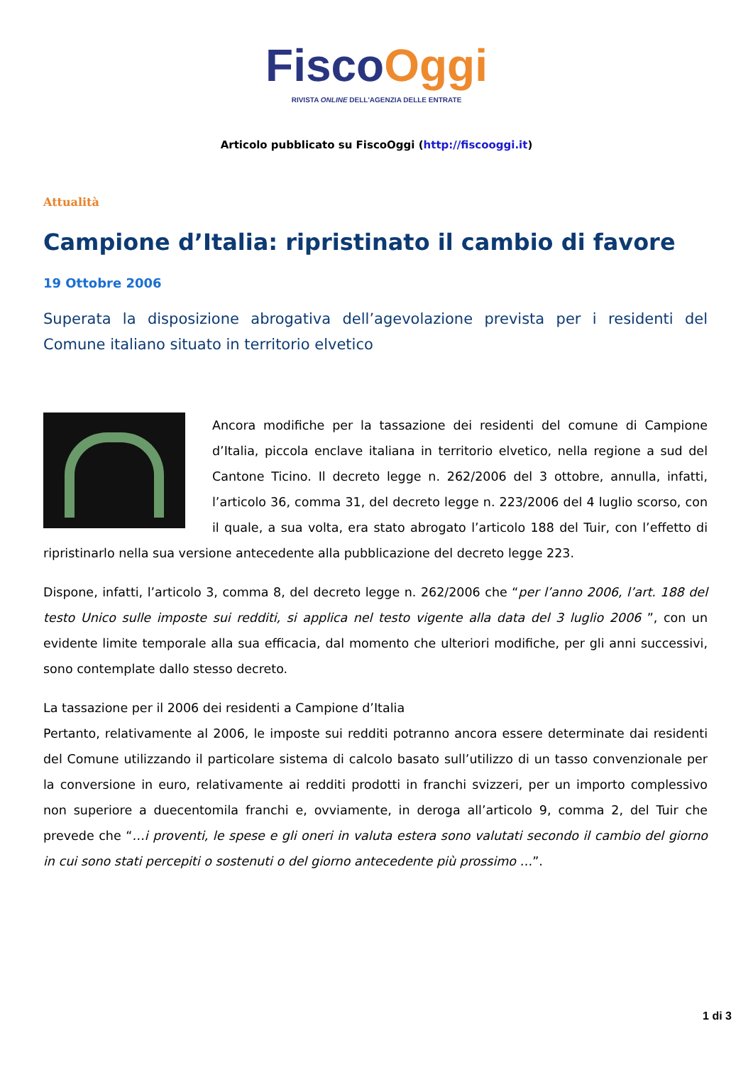Fisco Oggi
RIVISTA ONLINE DELL'AGENZIA DELLE ENTRATE
Articolo pubblicato su FiscoOggi (http://fiscooggi.it)
Attualità
Campione d’Italia: ripristinato il cambio di favore
19 Ottobre 2006
Superata la disposizione abrogativa dell’agevolazione prevista per i residenti del Comune italiano situato in territorio elvetico
Ancora modifiche per la tassazione dei residenti del comune di Campione d’Italia, piccola enclave italiana in territorio elvetico, nella regione a sud del Cantone Ticino. Il decreto legge n. 262/2006 del 3 ottobre, annulla, infatti, l’articolo 36, comma 31, del decreto legge n. 223/2006 del 4 luglio scorso, con il quale, a sua volta, era stato abrogato l’articolo 188 del Tuir, con l’effetto di ripristinarlo nella sua versione antecedente alla pubblicazione del decreto legge 223.
Dispone, infatti, l’articolo 3, comma 8, del decreto legge n. 262/2006 che “per l’anno 2006, l’art. 188 del testo Unico sulle imposte sui redditi, si applica nel testo vigente alla data del 3 luglio 2006 ”, con un evidente limite temporale alla sua efficacia, dal momento che ulteriori modifiche, per gli anni successivi, sono contemplate dallo stesso decreto.
La tassazione per il 2006 dei residenti a Campione d’Italia
Pertanto, relativamente al 2006, le imposte sui redditi potranno ancora essere determinate dai residenti del Comune utilizzando il particolare sistema di calcolo basato sull’utilizzo di un tasso convenzionale per la conversione in euro, relativamente ai redditi prodotti in franchi svizzeri, per un importo complessivo non superiore a duecentomila franchi e, ovviamente, in deroga all’articolo 9, comma 2, del Tuir che prevede che “…i proventi, le spese e gli oneri in valuta estera sono valutati secondo il cambio del giorno in cui sono stati percepiti o sostenuti o del giorno antecedente più prossimo …”.
1 di 3